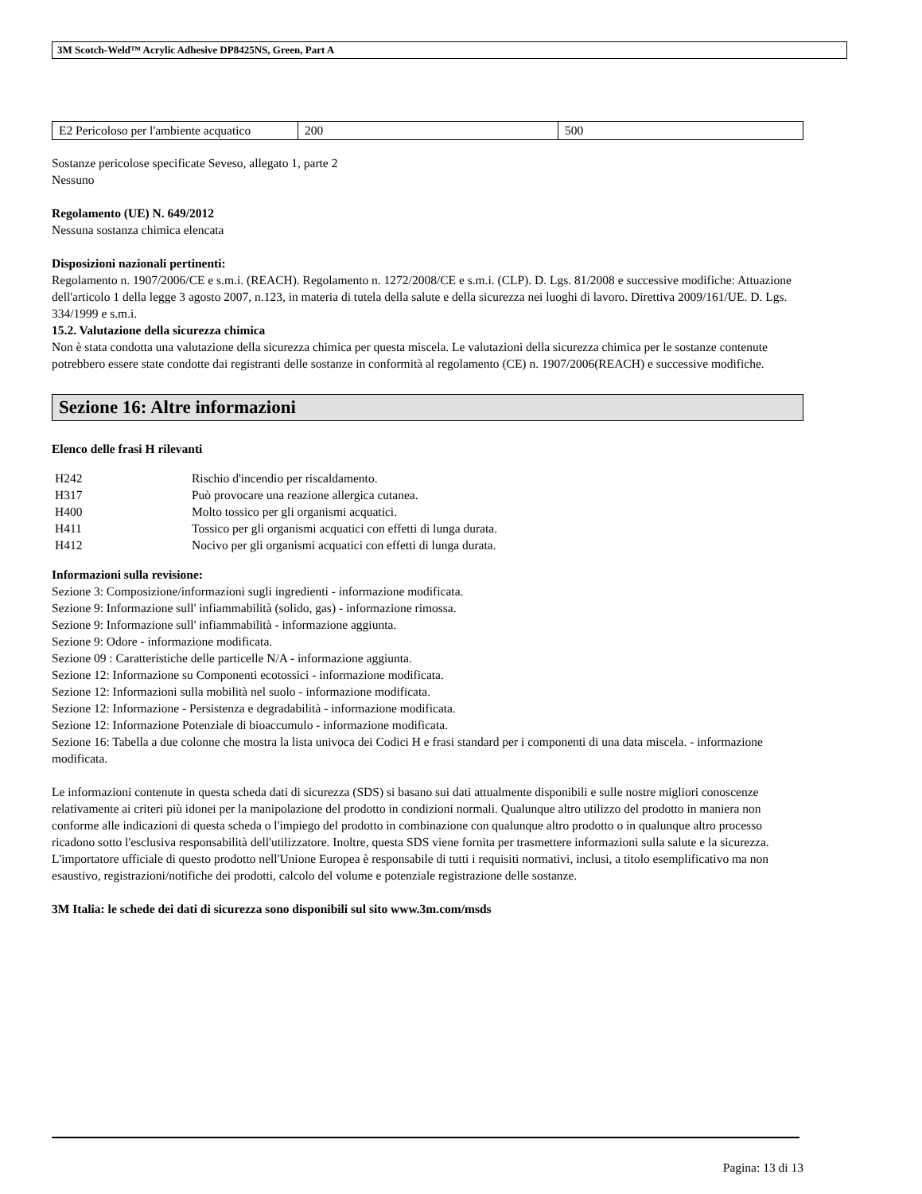3M Scotch-Weld™ Acrylic Adhesive DP8425NS, Green, Part A
| E2 Pericoloso per l'ambiente acquatico | 200 | 500 |
Sostanze pericolose specificate Seveso, allegato 1, parte 2
Nessuno
Regolamento (UE) N. 649/2012
Nessuna sostanza chimica elencata
Disposizioni nazionali pertinenti:
Regolamento n. 1907/2006/CE e s.m.i. (REACH). Regolamento n. 1272/2008/CE e s.m.i. (CLP). D. Lgs. 81/2008 e successive modifiche: Attuazione dell'articolo 1 della legge 3 agosto 2007, n.123, in materia di tutela della salute e della sicurezza nei luoghi di lavoro. Direttiva 2009/161/UE. D. Lgs. 334/1999 e s.m.i.
15.2. Valutazione della sicurezza chimica
Non è stata condotta una valutazione della sicurezza chimica per questa miscela. Le valutazioni della sicurezza chimica per le sostanze contenute potrebbero essere state condotte dai registranti delle sostanze in conformità al regolamento (CE) n. 1907/2006(REACH) e successive modifiche.
Sezione 16: Altre informazioni
Elenco delle frasi H rilevanti
| H242 | Rischio d'incendio per riscaldamento. |
| H317 | Può provocare una reazione allergica cutanea. |
| H400 | Molto tossico per gli organismi acquatici. |
| H411 | Tossico per gli organismi acquatici con effetti di lunga durata. |
| H412 | Nocivo per gli organismi acquatici con effetti di lunga durata. |
Informazioni sulla revisione:
Sezione 3: Composizione/informazioni sugli ingredienti - informazione modificata.
Sezione 9: Informazione sull' infiammabilità (solido, gas) - informazione rimossa.
Sezione 9: Informazione sull' infiammabilità - informazione aggiunta.
Sezione 9: Odore - informazione modificata.
Sezione 09 : Caratteristiche delle particelle N/A - informazione aggiunta.
Sezione 12: Informazione su Componenti ecotossici - informazione modificata.
Sezione 12: Informazioni sulla mobilità nel suolo - informazione modificata.
Sezione 12: Informazione - Persistenza e degradabilità - informazione modificata.
Sezione 12: Informazione Potenziale di bioaccumulo - informazione modificata.
Sezione 16: Tabella a due colonne che mostra la lista univoca dei Codici H e frasi standard per i componenti di una data miscela. - informazione modificata.
Le informazioni contenute in questa scheda dati di sicurezza (SDS) si basano sui dati attualmente disponibili e sulle nostre migliori conoscenze relativamente ai criteri più idonei per la manipolazione del prodotto in condizioni normali. Qualunque altro utilizzo del prodotto in maniera non conforme alle indicazioni di questa scheda o l'impiego del prodotto in combinazione con qualunque altro prodotto o in qualunque altro processo ricadono sotto l'esclusiva responsabilità dell'utilizzatore. Inoltre, questa SDS viene fornita per trasmettere informazioni sulla salute e la sicurezza. L'importatore ufficiale di questo prodotto nell'Unione Europea è responsabile di tutti i requisiti normativi, inclusi, a titolo esemplificativo ma non esaustivo, registrazioni/notifiche dei prodotti, calcolo del volume e potenziale registrazione delle sostanze.
3M Italia: le schede dei dati di sicurezza sono disponibili sul sito www.3m.com/msds
Pagina: 13 di 13